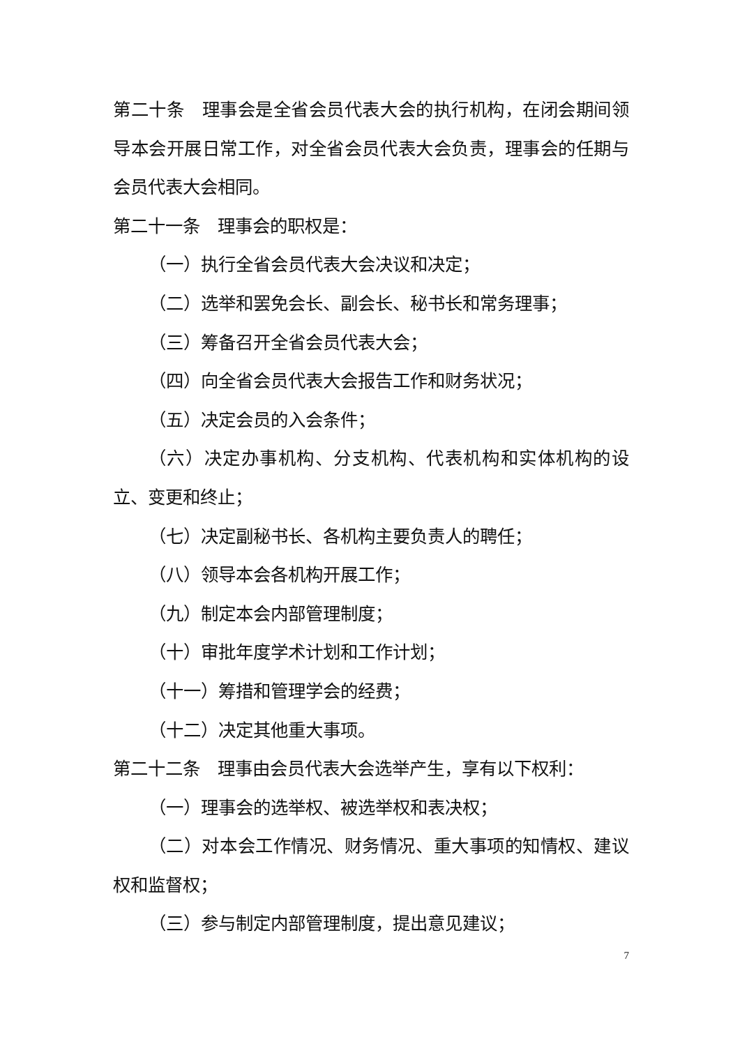第二十条　理事会是全省会员代表大会的执行机构，在闭会期间领导本会开展日常工作，对全省会员代表大会负责，理事会的任期与会员代表大会相同。
第二十一条　理事会的职权是：
（一）执行全省会员代表大会决议和决定；
（二）选举和罢免会长、副会长、秘书长和常务理事；
（三）筹备召开全省会员代表大会；
（四）向全省会员代表大会报告工作和财务状况；
（五）决定会员的入会条件；
（六）决定办事机构、分支机构、代表机构和实体机构的设立、变更和终止；
（七）决定副秘书长、各机构主要负责人的聘任；
（八）领导本会各机构开展工作；
（九）制定本会内部管理制度；
（十）审批年度学术计划和工作计划；
（十一）筹措和管理学会的经费；
（十二）决定其他重大事项。
第二十二条　理事由会员代表大会选举产生，享有以下权利：
（一）理事会的选举权、被选举权和表决权；
（二）对本会工作情况、财务情况、重大事项的知情权、建议权和监督权；
（三）参与制定内部管理制度，提出意见建议；
7